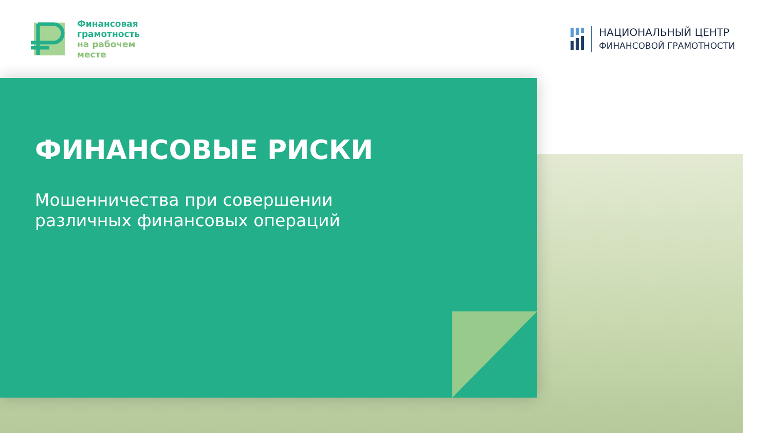Финансовая
грамотность
на рабочем
месте
НАЦИОНАЛЬНЫЙ ЦЕНТР
ФИНАНСОВОЙ ГРАМОТНОСТИ
ФИНАНСОВЫЕ РИСКИ
Мошенничества при совершении
различных финансовых операций